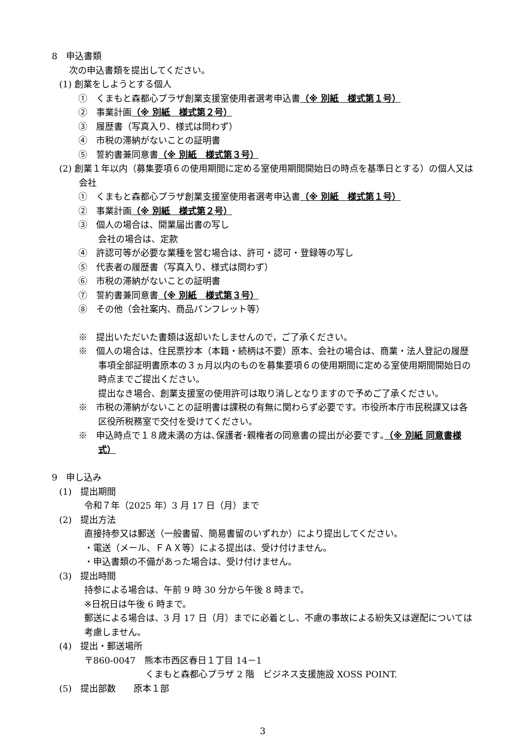8　申込書類
次の申込書類を提出してください。
(1) 創業をしようとする個人
①　くまもと森都心プラザ創業支援室使用者選考申込書（※ 別紙　様式第１号）
②　事業計画（※ 別紙　様式第２号）
③　履歴書（写真入り、様式は問わず）
④　市税の滞納がないことの証明書
⑤　誓約書兼同意書（※ 別紙　様式第３号）
(2) 創業１年以内（募集要項６の使用期間に定める室使用期間開始日の時点を基準日とする）の個人又は会社
①　くまもと森都心プラザ創業支援室使用者選考申込書（※ 別紙　様式第１号）
②　事業計画（※ 別紙　様式第２号）
③　個人の場合は、開業届出書の写し
会社の場合は、定款
④　許認可等が必要な業種を営む場合は、許可・認可・登録等の写し
⑤　代表者の履歴書（写真入り、様式は問わず）
⑥　市税の滞納がないことの証明書
⑦　誓約書兼同意書（※ 別紙　様式第３号）
⑧　その他（会社案内、商品パンフレット等）
※　提出いただいた書類は返却いたしませんので，ご了承ください。
※　個人の場合は、住民票抄本（本籍・続柄は不要）原本、会社の場合は、商業・法人登記の履歴事項全部証明書原本の３ヵ月以内のものを募集要項６の使用期間に定める室使用期間開始日の時点までご提出ください。
提出なき場合、創業支援室の使用許可は取り消しとなりますので予めご了承ください。
※　市税の滞納がないことの証明書は課税の有無に関わらず必要です。市役所本庁市民税課又は各区役所税務室で交付を受けてください。
※　申込時点で１８歳未満の方は､保護者･親権者の同意書の提出が必要です｡（※ 別紙 同意書様式）
9　申し込み
(1)　提出期間
令和７年（2025 年）3 月 17 日（月）まで
(2)　提出方法
直接持参又は郵送（一般書留、簡易書留のいずれか）により提出してください。
・電送（メール、ＦＡＸ等）による提出は、受け付けません。
・申込書類の不備があった場合は、受け付けません。
(3)　提出時間
持参による場合は、午前 9 時 30 分から午後 8 時まで。
※日祝日は午後 6 時まで。
郵送による場合は、3 月 17 日（月）までに必着とし、不慮の事故による紛失又は遅配については考慮しません。
(4)　提出・郵送場所
〒860-0047　熊本市西区春日１丁目 14－1
くまもと森都心プラザ 2 階　ビジネス支援施設 XOSS POINT.
(5)　提出部数　　原本１部
3